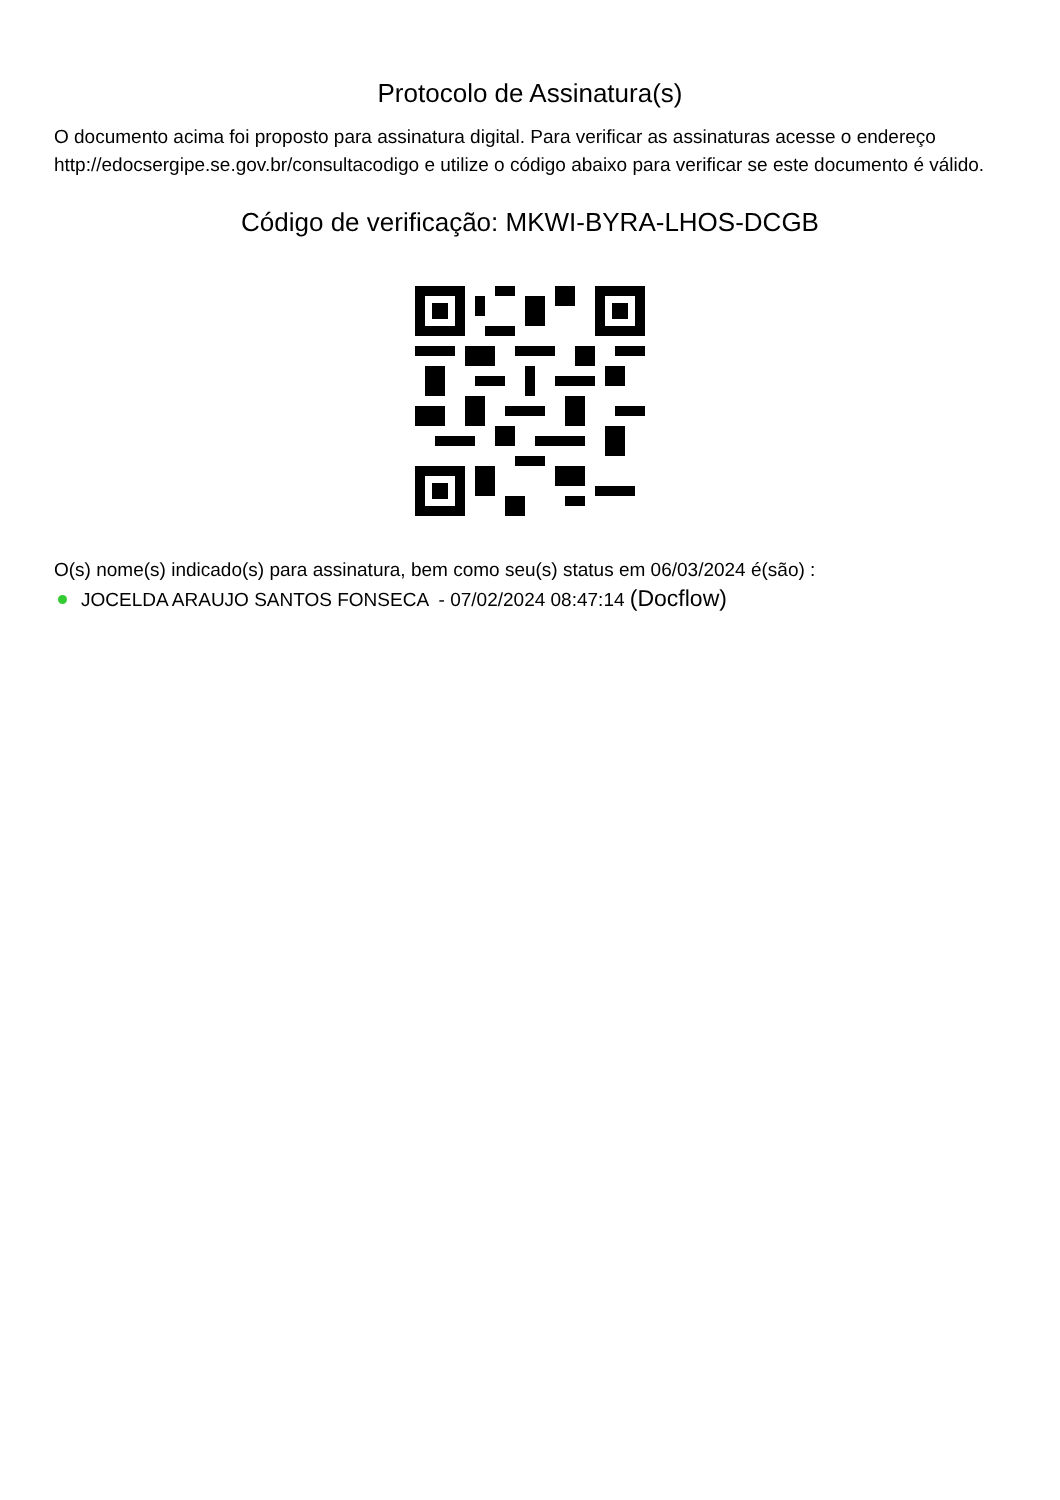Protocolo de Assinatura(s)
O documento acima foi proposto para assinatura digital. Para verificar as assinaturas acesse o endereço http://edocsergipe.se.gov.br/consultacodigo e utilize o código abaixo para verificar se este documento é válido.
Código de verificação: MKWI-BYRA-LHOS-DCGB
O(s) nome(s) indicado(s) para assinatura, bem como seu(s) status em 06/03/2024 é(são) :
JOCELDA ARAUJO SANTOS FONSECA - 07/02/2024 08:47:14 (Docflow)